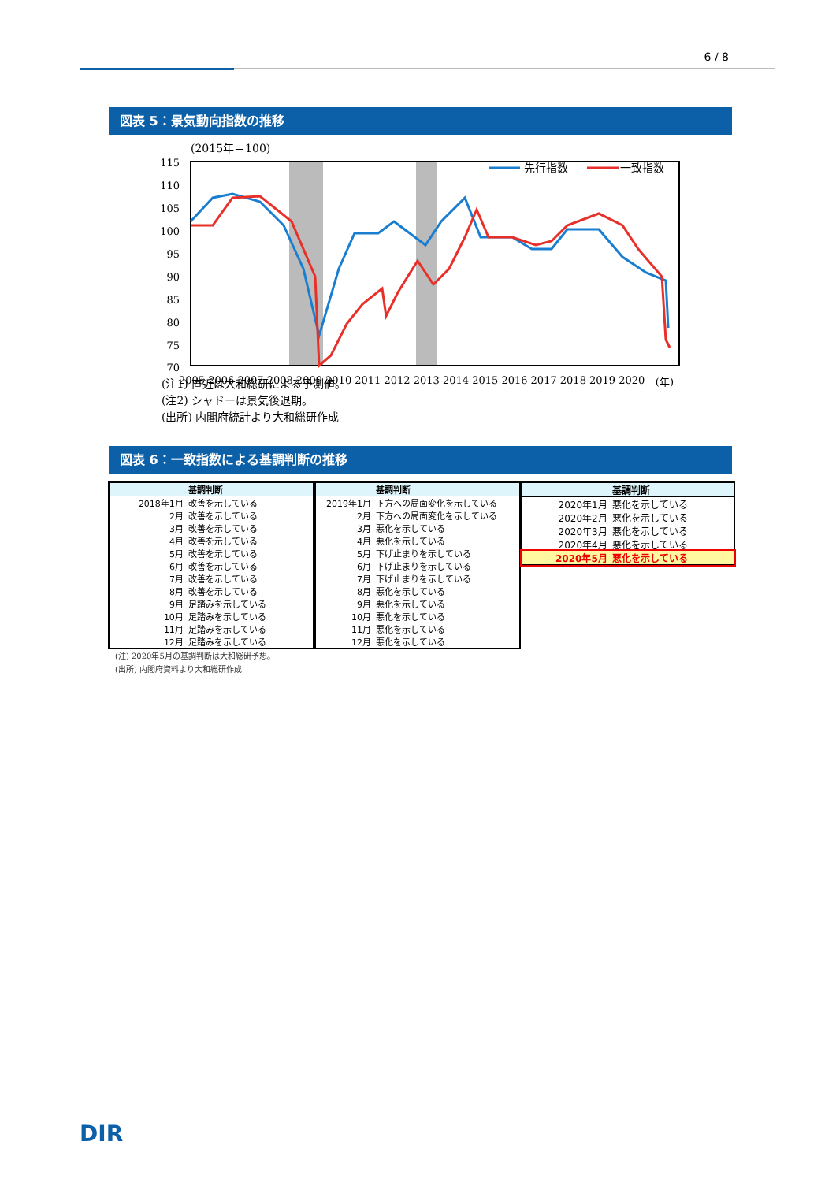6 / 8
図表 5：景気動向指数の推移
(2015年＝100)
115
110
105
100
95
90
85
80
75
70
2005 2006 2007 2008 2009 2010 2011 2012 2013 2014 2015 2016 2017 2018 2019 2020
先行指数
一致指数
(年)
(注1) 直近は大和総研による予測値。
(注2) シャドーは景気後退期。
(出所) 内閣府統計より大和総研作成
図表 6：一致指数による基調判断の推移
| | 基調判断 |
| --- | --- |
| 2018年1月 | 改善を示している |
| 2月 | 改善を示している |
| 3月 | 改善を示している |
| 4月 | 改善を示している |
| 5月 | 改善を示している |
| 6月 | 改善を示している |
| 7月 | 改善を示している |
| 8月 | 改善を示している |
| 9月 | 足踏みを示している |
| 10月 | 足踏みを示している |
| 11月 | 足踏みを示している |
| 12月 | 足踏みを示している |
| | 基調判断 |
| --- | --- |
| 2019年1月 | 下方への局面変化を示している |
| 2月 | 下方への局面変化を示している |
| 3月 | 悪化を示している |
| 4月 | 悪化を示している |
| 5月 | 下げ止まりを示している |
| 6月 | 下げ止まりを示している |
| 7月 | 下げ止まりを示している |
| 8月 | 悪化を示している |
| 9月 | 悪化を示している |
| 10月 | 悪化を示している |
| 11月 | 悪化を示している |
| 12月 | 悪化を示している |
| | 基調判断 |
| --- | --- |
| 2020年1月 | 悪化を示している |
| 2020年2月 | 悪化を示している |
| 2020年3月 | 悪化を示している |
| 2020年4月 | 悪化を示している |
| 2020年5月 | 悪化を示している |
(注) 2020年5月の基調判断は大和総研予想。
(出所) 内閣府資料より大和総研作成
DIR